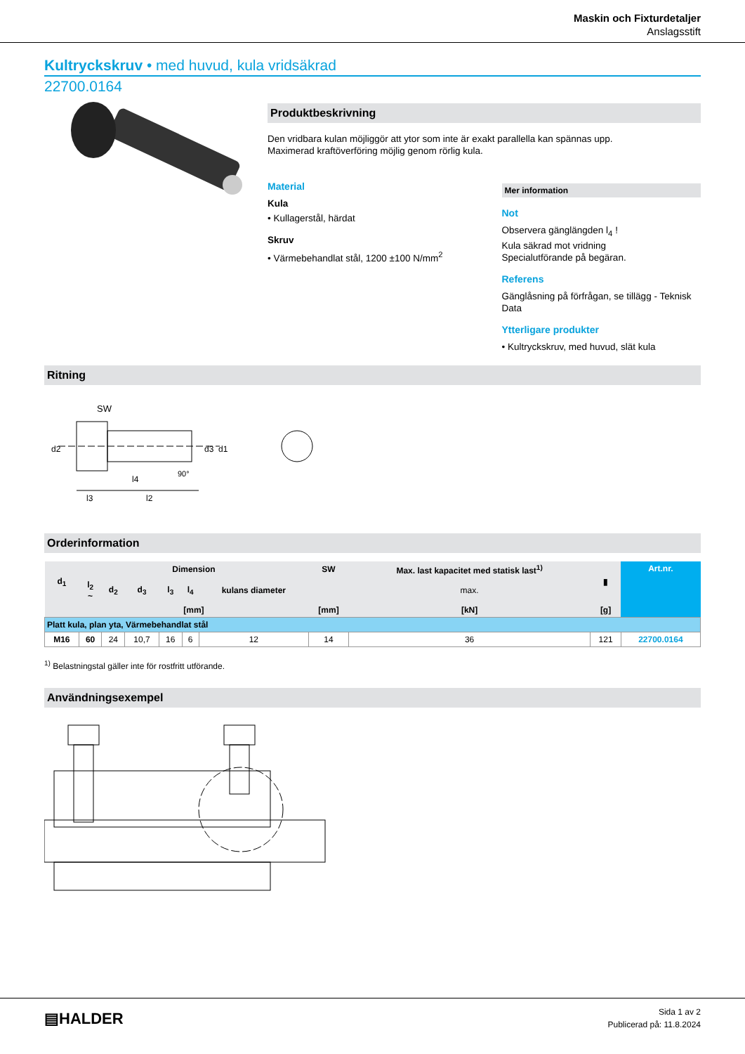Maskin och Fixturdetaljer
Anslagsstift
Kultryckskruv • med huvud, kula vridsäkrad
22700.0164
Produktbeskrivning
Den vridbara kulan möjliggör att ytor som inte är exakt parallella kan spännas upp.
Maximerad kraftöverföring möjlig genom rörlig kula.
Material
Kula
• Kullagerstål, härdat
Skruv
• Värmebehandlat stål, 1200 ±100 N/mm<sup>2</sup>
Mer information
Not
Observera gänglängden l<sub>4</sub> !
Kula säkrad mot vridning
Specialutförande på begäran.
Referens
Gänglåsning på förfrågan, se tillägg - Teknisk Data
Ytterligare produkter
• Kultryckskruv, med huvud, slät kula
Ritning
SW
d2
d3
d1
l4
l3
l2
90°
Orderinformation
| d<sub>1</sub> | Dimension | | | | | | SW | Max. last kapacitet med statisk last<sup>1)</sup> | ▮ | Art.nr. |
| --- | --- | --- | --- | --- | --- | --- | --- | --- | --- | --- |
| | l<sub>2</sub> ~ | d<sub>2</sub> | d<sub>3</sub> | l<sub>3</sub> | l<sub>4</sub> | kulans diameter | | max. | | |
| | [mm] | | | | | | [mm] | [kN] | [g] | |
| Platt kula, plan yta, Värmebehandlat stål | | | | | | | | | | |
| M16 | 60 | 24 | 10,7 | 16 | 6 | 12 | 14 | 36 | 121 | 22700.0164 |
<sup>1)</sup> Belastningstal gäller inte för rostfritt utförande.
Användningsexempel
▤HALDER
Sida 1 av 2
Publicerad på: 11.8.2024